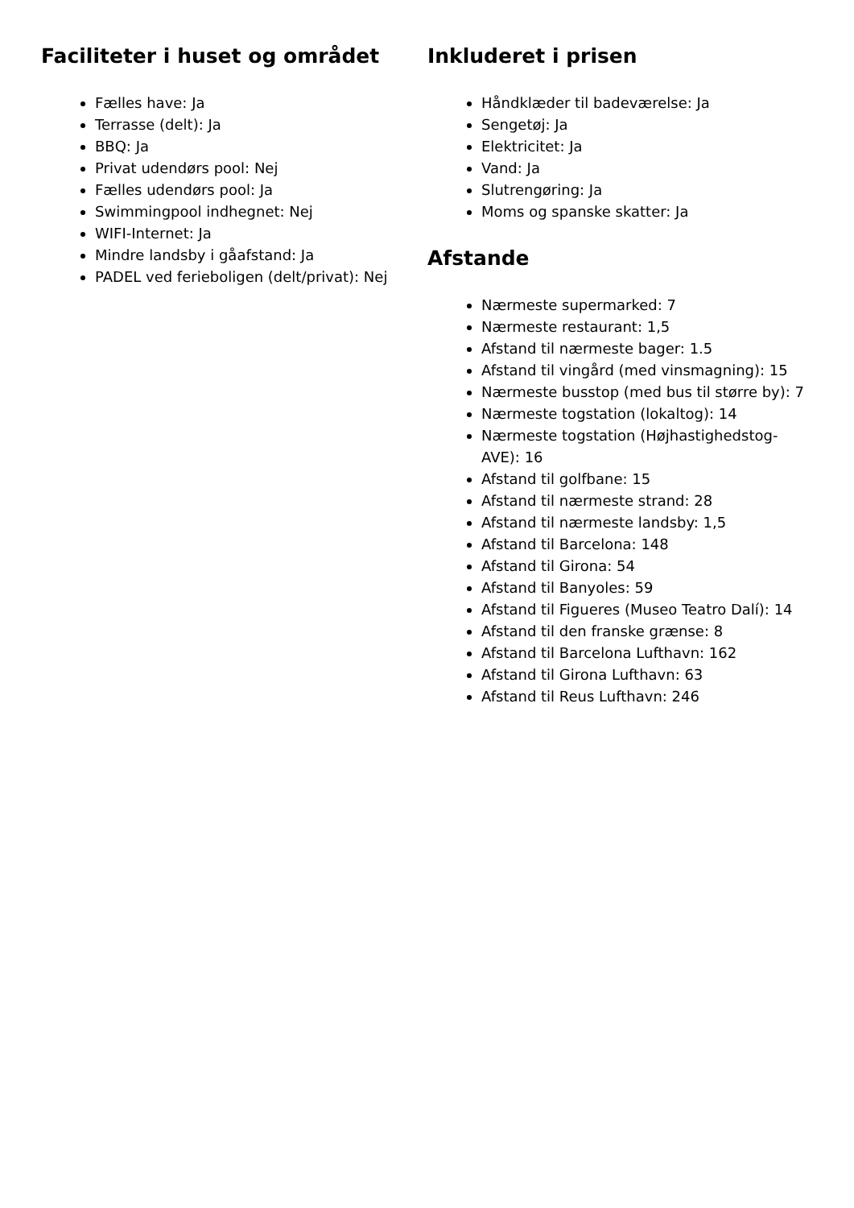Faciliteter i huset og området
Fælles have: Ja
Terrasse (delt): Ja
BBQ: Ja
Privat udendørs pool: Nej
Fælles udendørs pool: Ja
Swimmingpool indhegnet: Nej
WIFI-Internet: Ja
Mindre landsby i gåafstand: Ja
PADEL ved ferieboligen (delt/privat): Nej
Inkluderet i prisen
Håndklæder til badeværelse: Ja
Sengetøj: Ja
Elektricitet: Ja
Vand: Ja
Slutrengøring: Ja
Moms og spanske skatter: Ja
Afstande
Nærmeste supermarked: 7
Nærmeste restaurant: 1,5
Afstand til nærmeste bager: 1.5
Afstand til vingård (med vinsmagning): 15
Nærmeste busstop (med bus til større by): 7
Nærmeste togstation (lokaltog): 14
Nærmeste togstation (Højhastighedstog-AVE): 16
Afstand til golfbane: 15
Afstand til nærmeste strand: 28
Afstand til nærmeste landsby: 1,5
Afstand til Barcelona: 148
Afstand til Girona: 54
Afstand til Banyoles: 59
Afstand til Figueres (Museo Teatro Dalí): 14
Afstand til den franske grænse: 8
Afstand til Barcelona Lufthavn: 162
Afstand til Girona Lufthavn: 63
Afstand til Reus Lufthavn: 246